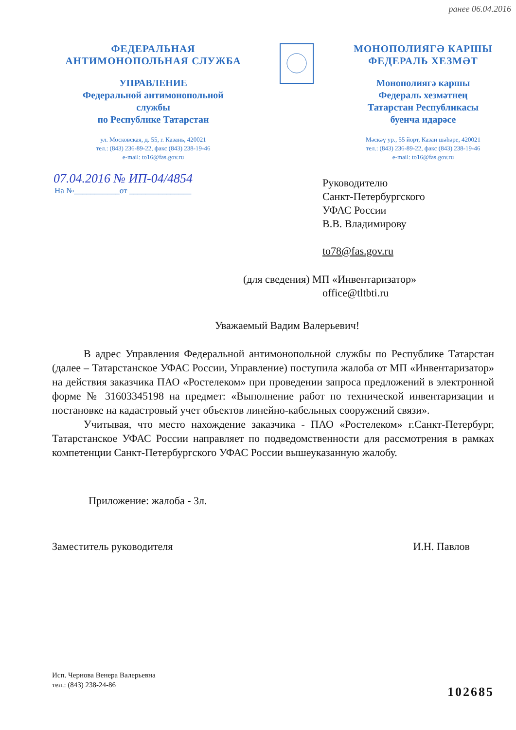ранее 06.04.2016
ФЕДЕРАЛЬНАЯ
АНТИМОНОПОЛЬНАЯ СЛУЖБА
УПРАВЛЕНИЕ
Федеральной антимонопольной
службы
по Республике Татарстан
ул. Московская, д. 55, г. Казань, 420021
тел.: (843) 236-89-22, факс (843) 238-19-46
e-mail: to16@fas.gov.ru
МОНОПОЛИЯГӘ КАРШЫ
ФЕДЕРАЛЬ ХЕЗМӘТ
Монополиягә каршы
Федераль хезмәтнең
Татарстан Республикасы
буенча идарәсе
Мәскәү ур., 55 йорт, Казан шәһәре, 420021
тел.: (843) 236-89-22, факс (843) 238-19-46
e-mail: to16@fas.gov.ru
07.04.2016 № ИП-04/4854
На №___________от _______________
Руководителю
Санкт-Петербургского
УФАС России
В.В. Владимирову
to78@fas.gov.ru
(для сведения) МП «Инвентаризатор»
office@tltbti.ru
Уважаемый Вадим Валерьевич!
В адрес Управления Федеральной антимонопольной службы по Республике Татарстан (далее – Татарстанское УФАС России, Управление) поступила жалоба от МП «Инвентаризатор» на действия заказчика ПАО «Ростелеком» при проведении запроса предложений в электронной форме № 31603345198 на предмет: «Выполнение работ по технической инвентаризации и постановке на кадастровый учет объектов линейно-кабельных сооружений связи».
Учитывая, что место нахождение заказчика - ПАО «Ростелеком» г.Санкт-Петербург, Татарстанское УФАС России направляет по подведомственности для рассмотрения в рамках компетенции Санкт-Петербургского УФАС России вышеуказанную жалобу.
Приложение: жалоба - 3л.
Заместитель руководителя И.Н. Павлов
Исп. Чернова Венера Валерьевна
тел.: (843) 238-24-86
102685